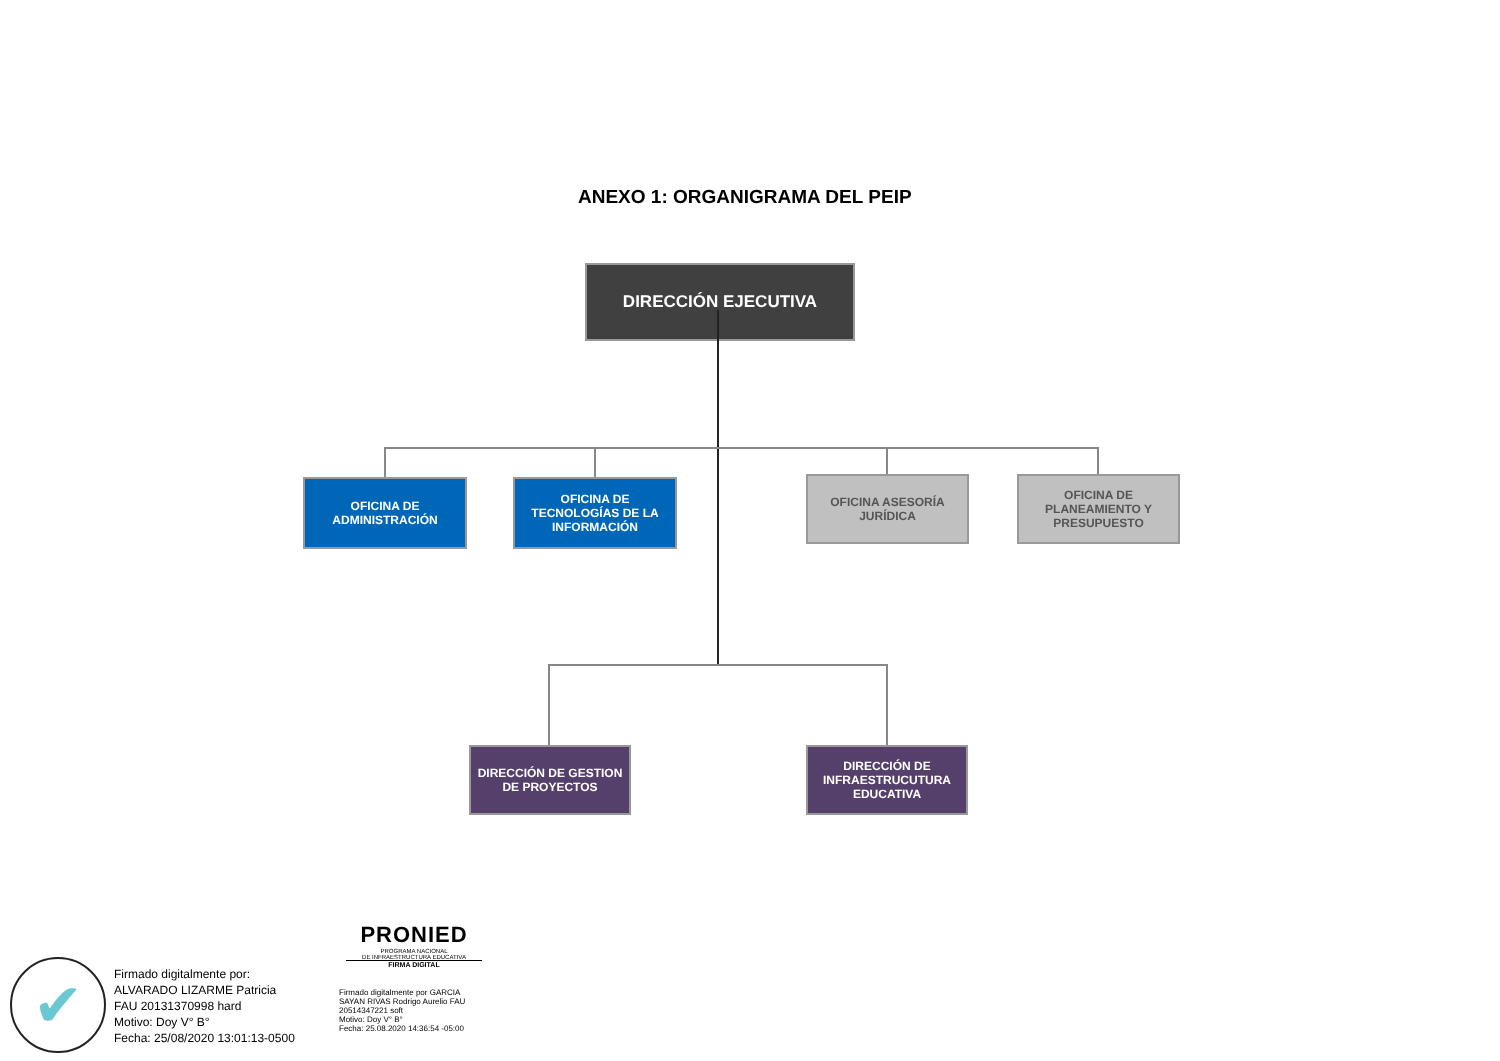ANEXO 1: ORGANIGRAMA DEL PEIP
DIRECCIÓN EJECUTIVA
OFICINA DE
ADMINISTRACIÓN
OFICINA DE
TECNOLOGÍAS DE LA
INFORMACIÓN
OFICINA ASESORÍA
JURÍDICA
OFICINA DE
PLANEAMIENTO Y
PRESUPUESTO
DIRECCIÓN DE GESTION
DE PROYECTOS
DIRECCIÓN DE
INFRAESTRUCUTURA
EDUCATIVA
✔
Firmado digitalmente por:
ALVARADO LIZARME Patricia
FAU 20131370998 hard
Motivo: Doy V° B°
Fecha: 25/08/2020 13:01:13-0500
PRONIED
PROGRAMA NACIONAL
DE INFRAESTRUCTURA EDUCATIVA
FIRMA DIGITAL
Firmado digitalmente por GARCIA
SAYAN RIVAS Rodrigo Aurelio FAU
20514347221 soft
Motivo: Doy V° B°
Fecha: 25.08.2020 14:36:54 -05:00